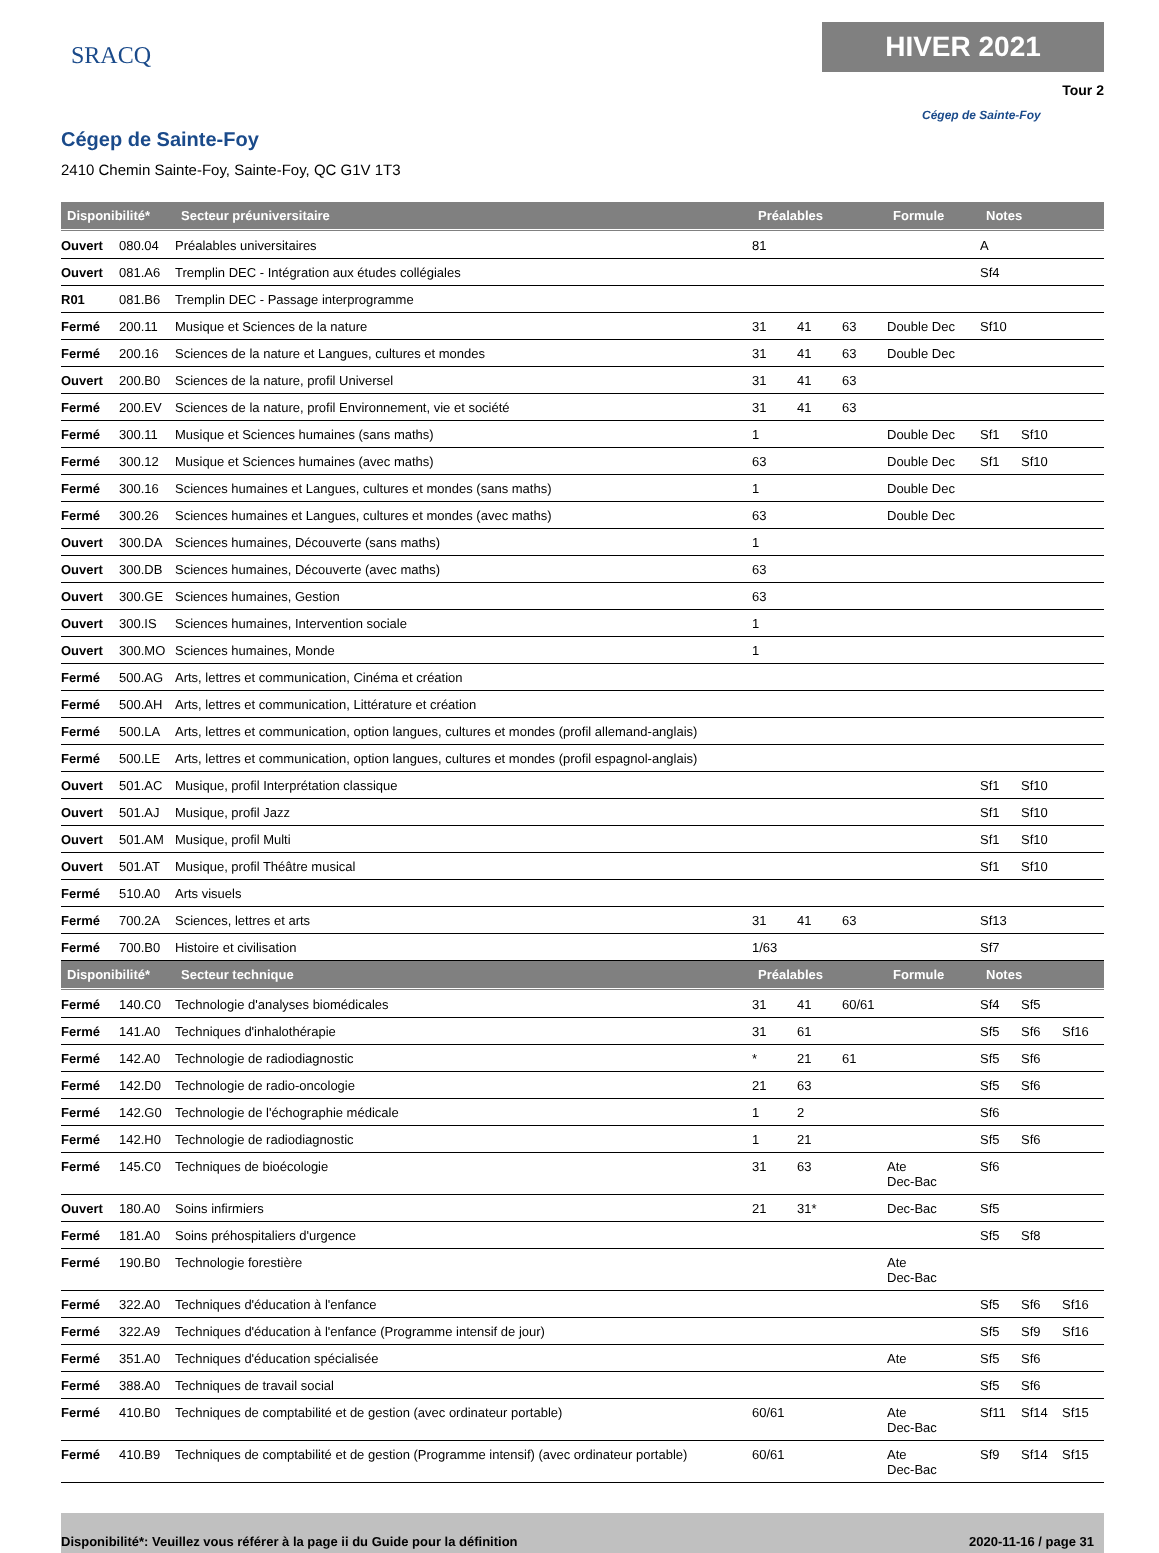SRACQ
HIVER 2021
Tour 2
Cégep de Sainte-Foy
Cégep de Sainte-Foy
2410 Chemin Sainte-Foy, Sainte-Foy, QC G1V 1T3
| Disponibilité* | | Secteur préuniversitaire | Préalables | | | Formule | Notes | | |
| --- | --- | --- | --- | --- | --- | --- | --- | --- | --- |
| Ouvert | 080.04 | Préalables universitaires | 81 | | | | A | | |
| Ouvert | 081.A6 | Tremplin DEC - Intégration aux études collégiales | | | | | Sf4 | | |
| R01 | 081.B6 | Tremplin DEC - Passage interprogramme | | | | | | | |
| Fermé | 200.11 | Musique et Sciences de la nature | 31 | 41 | 63 | Double Dec | Sf10 | | |
| Fermé | 200.16 | Sciences de la nature et Langues, cultures et mondes | 31 | 41 | 63 | Double Dec | | | |
| Ouvert | 200.B0 | Sciences de la nature, profil Universel | 31 | 41 | 63 | | | | |
| Fermé | 200.EV | Sciences de la nature, profil Environnement, vie et société | 31 | 41 | 63 | | | | |
| Fermé | 300.11 | Musique et Sciences humaines (sans maths) | 1 | | | Double Dec | Sf1 | Sf10 | |
| Fermé | 300.12 | Musique et Sciences humaines (avec maths) | 63 | | | Double Dec | Sf1 | Sf10 | |
| Fermé | 300.16 | Sciences humaines et Langues, cultures et mondes (sans maths) | 1 | | | Double Dec | | | |
| Fermé | 300.26 | Sciences humaines et Langues, cultures et mondes (avec maths) | 63 | | | Double Dec | | | |
| Ouvert | 300.DA | Sciences humaines, Découverte (sans maths) | 1 | | | | | | |
| Ouvert | 300.DB | Sciences humaines, Découverte (avec maths) | 63 | | | | | | |
| Ouvert | 300.GE | Sciences humaines, Gestion | 63 | | | | | | |
| Ouvert | 300.IS | Sciences humaines, Intervention sociale | 1 | | | | | | |
| Ouvert | 300.MO | Sciences humaines, Monde | 1 | | | | | | |
| Fermé | 500.AG | Arts, lettres et communication, Cinéma et création | | | | | | | |
| Fermé | 500.AH | Arts, lettres et communication, Littérature et création | | | | | | | |
| Fermé | 500.LA | Arts, lettres et communication, option langues, cultures et mondes (profil allemand-anglais) | | | | | | | |
| Fermé | 500.LE | Arts, lettres et communication, option langues, cultures et mondes (profil espagnol-anglais) | | | | | | | |
| Ouvert | 501.AC | Musique, profil Interprétation classique | | | | | Sf1 | Sf10 | |
| Ouvert | 501.AJ | Musique, profil Jazz | | | | | Sf1 | Sf10 | |
| Ouvert | 501.AM | Musique, profil Multi | | | | | Sf1 | Sf10 | |
| Ouvert | 501.AT | Musique, profil Théâtre musical | | | | | Sf1 | Sf10 | |
| Fermé | 510.A0 | Arts visuels | | | | | | | |
| Fermé | 700.2A | Sciences, lettres et arts | 31 | 41 | 63 | | Sf13 | | |
| Fermé | 700.B0 | Histoire et civilisation | 1/63 | | | | Sf7 | | |
| Disponibilité* | | Secteur technique | Préalables | | | Formule | Notes | | |
| Fermé | 140.C0 | Technologie d'analyses biomédicales | 31 | 41 | 60/61 | | Sf4 | Sf5 | |
| Fermé | 141.A0 | Techniques d'inhalothérapie | 31 | 61 | | | Sf5 | Sf6 | Sf16 |
| Fermé | 142.A0 | Technologie de radiodiagnostic | * | 21 | 61 | | Sf5 | Sf6 | |
| Fermé | 142.D0 | Technologie de radio-oncologie | 21 | 63 | | | Sf5 | Sf6 | |
| Fermé | 142.G0 | Technologie de l'échographie médicale | 1 | 2 | | | Sf6 | | |
| Fermé | 142.H0 | Technologie de radiodiagnostic | 1 | 21 | | | Sf5 | Sf6 | |
| Fermé | 145.C0 | Techniques de bioécologie | 31 | 63 | | Ate Dec-Bac | Sf6 | | |
| Ouvert | 180.A0 | Soins infirmiers | 21 | 31* | | Dec-Bac | Sf5 | | |
| Fermé | 181.A0 | Soins préhospitaliers d'urgence | | | | | Sf5 | Sf8 | |
| Fermé | 190.B0 | Technologie forestière | | | | Ate Dec-Bac | | | |
| Fermé | 322.A0 | Techniques d'éducation à l'enfance | | | | | Sf5 | Sf6 | Sf16 |
| Fermé | 322.A9 | Techniques d'éducation à l'enfance (Programme intensif de jour) | | | | | Sf5 | Sf9 | Sf16 |
| Fermé | 351.A0 | Techniques d'éducation spécialisée | | | | Ate | Sf5 | Sf6 | |
| Fermé | 388.A0 | Techniques de travail social | | | | | Sf5 | Sf6 | |
| Fermé | 410.B0 | Techniques de comptabilité et de gestion (avec ordinateur portable) | 60/61 | | | Ate Dec-Bac | Sf11 | Sf14 | Sf15 |
| Fermé | 410.B9 | Techniques de comptabilité et de gestion (Programme intensif) (avec ordinateur portable) | 60/61 | | | Ate Dec-Bac | Sf9 | Sf14 | Sf15 |
Disponibilité*: Veuillez vous référer à la page ii du Guide pour la définition 2020-11-16 / page 31